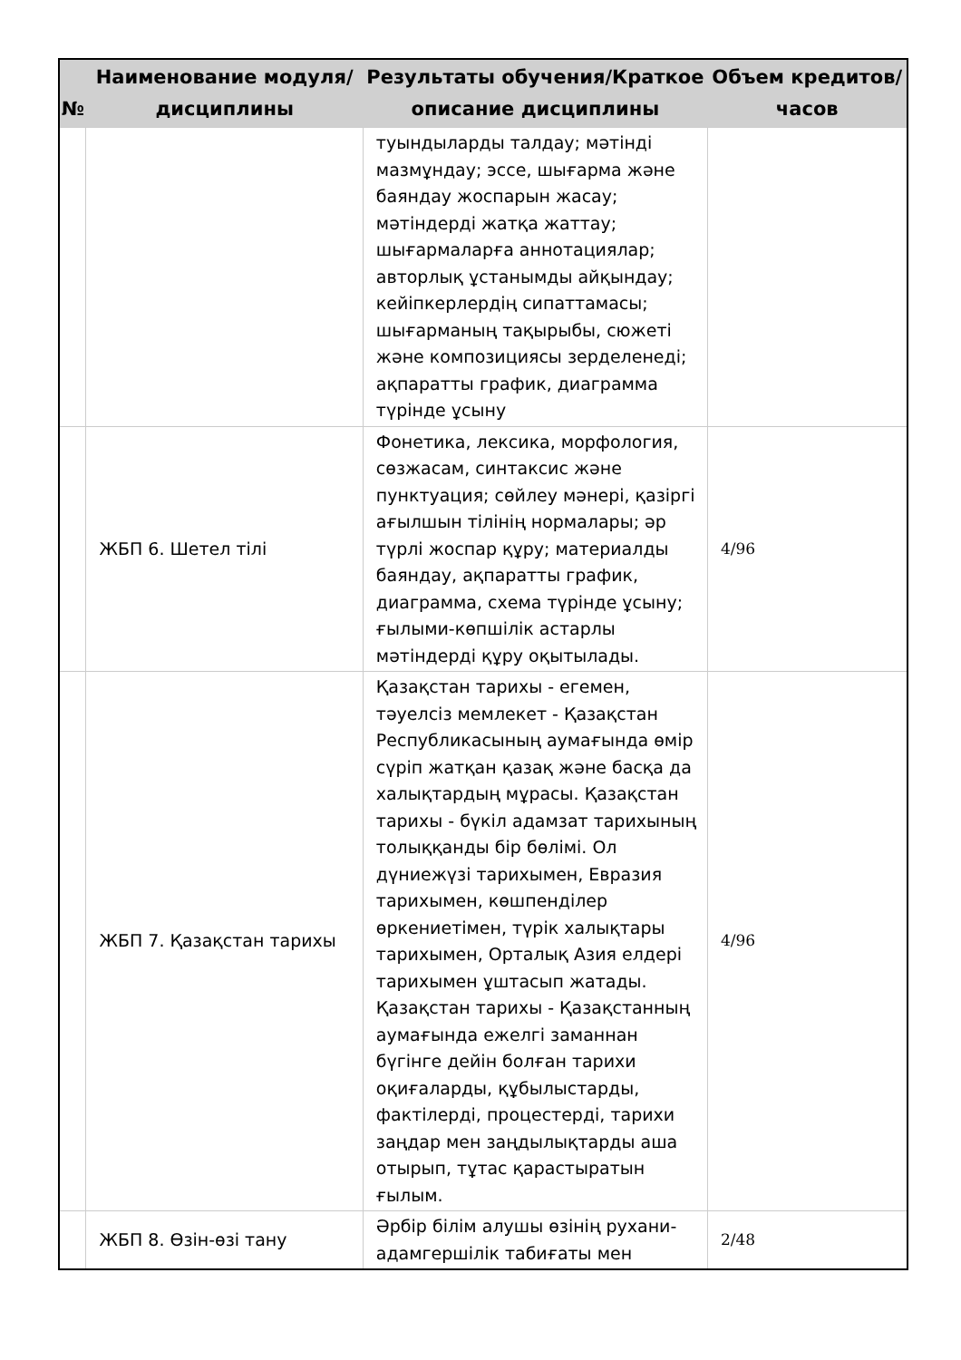| № | Наименование модуля/дисциплины | Результаты обучения/Краткое описание дисциплины | Объем кредитов/часов |
| --- | --- | --- | --- |
| | | туындыларды талдау; мәтінді мазмұндау; эссе, шығарма және баяндау жоспарын жасау; мәтіндерді жатқа жаттау; шығармаларға аннотациялар; авторлық ұстанымды айқындау; кейіпкерлердің сипаттамасы; шығарманың тақырыбы, сюжеті және композициясы зерделенеді; ақпаратты график, диаграмма түрінде ұсыну | |
| | ЖБП 6. Шетел тілі | Фонетика, лексика, морфология, сөзжасам, синтаксис және пунктуация; сөйлеу мәнері, қазіргі ағылшын тілінің нормалары; әр түрлі жоспар құру; материалды баяндау, ақпаратты график, диаграмма, схема түрінде ұсыну; ғылыми-көпшілік астарлы мәтіндерді құру оқытылады. | 4/96 |
| | ЖБП 7. Қазақстан тарихы | Қазақстан тарихы - егемен, тәуелсіз мемлекет - Қазақстан Республикасының аумағында өмір сүріп жатқан қазақ және басқа да халықтардың мұрасы. Қазақстан тарихы - бүкіл адамзат тарихының толыққанды бір бөлімі. Ол дүниежүзі тарихымен, Евразия тарихымен, көшпенділер өркениетімен, түрік халықтары тарихымен, Орталық Азия елдері тарихымен ұштасып жатады. Қазақстан тарихы - Қазақстанның аумағында ежелгі заманнан бүгінге дейін болған тарихи оқиғаларды, құбылыстарды, фактілерді, процестерді, тарихи заңдар мен заңдылықтарды аша отырып, тұтас қарастыратын ғылым. | 4/96 |
| | ЖБП 8. Өзін-өзі тану | Әрбір білім алушы өзінің рухани-адамгершілік табиғаты мен | 2/48 |